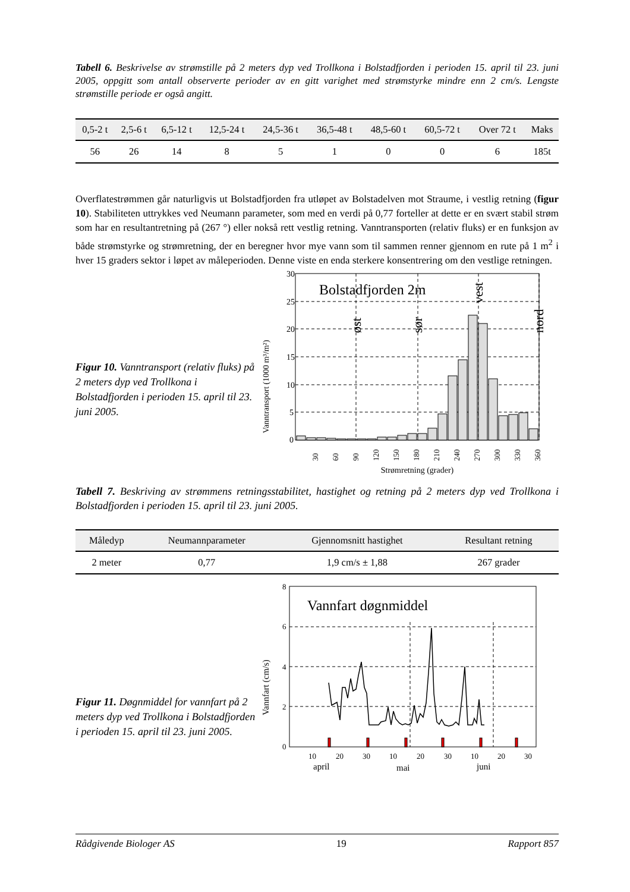Tabell 6. Beskrivelse av strømstille på 2 meters dyp ved Trollkona i Bolstadfjorden i perioden 15. april til 23. juni 2005, oppgitt som antall observerte perioder av en gitt varighet med strømstyrke mindre enn 2 cm/s. Lengste strømstille periode er også angitt.
| 0,5-2 t | 2,5-6 t | 6,5-12 t | 12,5-24 t | 24,5-36 t | 36,5-48 t | 48,5-60 t | 60,5-72 t | Over 72 t | Maks |
| --- | --- | --- | --- | --- | --- | --- | --- | --- | --- |
| 56 | 26 | 14 | 8 | 5 | 1 | 0 | 0 | 6 | 185t |
Overflatestrømmen går naturligvis ut Bolstadfjorden fra utløpet av Bolstadelven mot Straume, i vestlig retning (figur 10). Stabiliteten uttrykkes ved Neumann parameter, som med en verdi på 0,77 forteller at dette er en svært stabil strøm som har en resultantretning på (267 °) eller nokså rett vestlig retning. Vanntransporten (relativ fluks) er en funksjon av både strømstyrke og strømretning, der en beregner hvor mye vann som til sammen renner gjennom en rute på 1 m<sup>2</sup> i hver 15 graders sektor i løpet av måleperioden. Denne viste en enda sterkere konsentrering om den vestlige retningen.
Figur 10. Vanntransport (relativ fluks) på 2 meters dyp ved Trollkona i Bolstadfjorden i perioden 15. april til 23. juni 2005.
Vanntransport (1000 m³/m²)
30
25
20
15
10
5
0
Bolstadfjorden 2m
øst
sør
vest
nord
30
60
90
120
150
180
210
240
270
300
330
360
Strømretning (grader)
Tabell 7. Beskriving av strømmens retningsstabilitet, hastighet og retning på 2 meters dyp ved Trollkona i Bolstadfjorden i perioden 15. april til 23. juni 2005.
| Måledyp | Neumannparameter | Gjennomsnitt hastighet | Resultant retning |
| --- | --- | --- | --- |
| 2 meter | 0,77 | 1,9 cm/s ± 1,88 | 267 grader |
Figur 11. Døgnmiddel for vannfart på 2 meters dyp ved Trollkona i Bolstadfjorden i perioden 15. april til 23. juni 2005.
Vannfart (cm/s)
8
6
4
2
0
Vannfart døgnmiddel
10
20
30
10
20
30
10
20
30
april
mai
juni
Rådgivende Biologer AS 19 Rapport 857